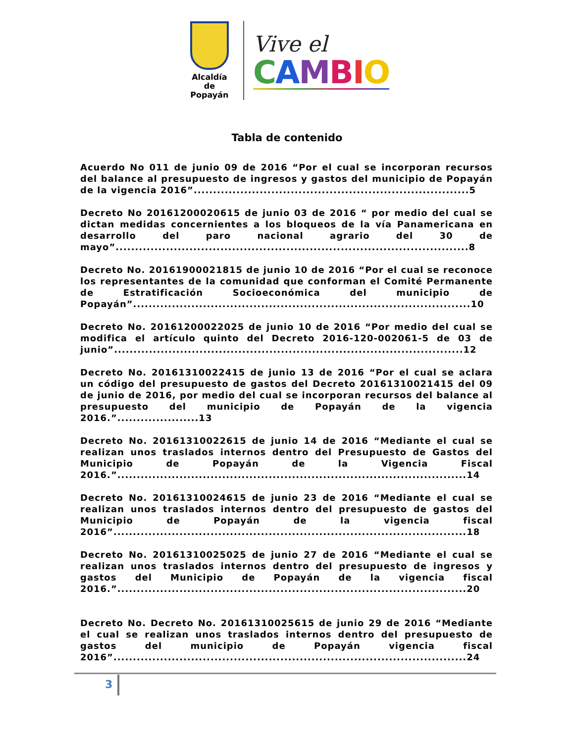Alcaldía
de Popayán
Vive el
CAMBIO
Tabla de contenido
Acuerdo No 011 de junio 09 de 2016 “Por el cual se incorporan recursos del balance al presupuesto de ingresos y gastos del municipio de Popayán de la vigencia 2016”.......................................................................5
Decreto No 20161200020615 de junio 03 de 2016 “ por medio del cual se dictan medidas concernientes a los bloqueos de la vía Panamericana en desarrollo del paro nacional agrario del 30 de mayo”...........................................................................................8
Decreto No. 20161900021815 de junio 10 de 2016 “Por el cual se reconoce los representantes de la comunidad que conforman el Comité Permanente de Estratificación Socioeconómica del municipio de Popayán”.......................................................................................10
Decreto No. 20161200022025 de junio 10 de 2016 “Por medio del cual se modifica el artículo quinto del Decreto 2016-120-002061-5 de 03 de junio”..........................................................................................12
Decreto No. 20161310022415 de junio 13 de 2016 “Por el cual se aclara un código del presupuesto de gastos del Decreto 20161310021415 del 09 de junio de 2016, por medio del cual se incorporan recursos del balance al presupuesto del municipio de Popayán de la vigencia 2016.”.....................13
Decreto No. 20161310022615 de junio 14 de 2016 “Mediante el cual se realizan unos traslados internos dentro del Presupuesto de Gastos del Municipio de Popayán de la Vigencia Fiscal 2016.”..........................................................................................14
Decreto No. 20161310024615 de junio 23 de 2016 “Mediante el cual se realizan unos traslados internos dentro del presupuesto de gastos del Municipio de Popayán de la vigencia fiscal 2016”...........................................................................................18
Decreto No. 20161310025025 de junio 27 de 2016 “Mediante el cual se realizan unos traslados internos dentro del presupuesto de ingresos y gastos del Municipio de Popayán de la vigencia fiscal 2016.”..........................................................................................20
Decreto No. Decreto No. 20161310025615 de junio 29 de 2016 “Mediante el cual se realizan unos traslados internos dentro del presupuesto de gastos del municipio de Popayán vigencia fiscal 2016”...........................................................................................24
3